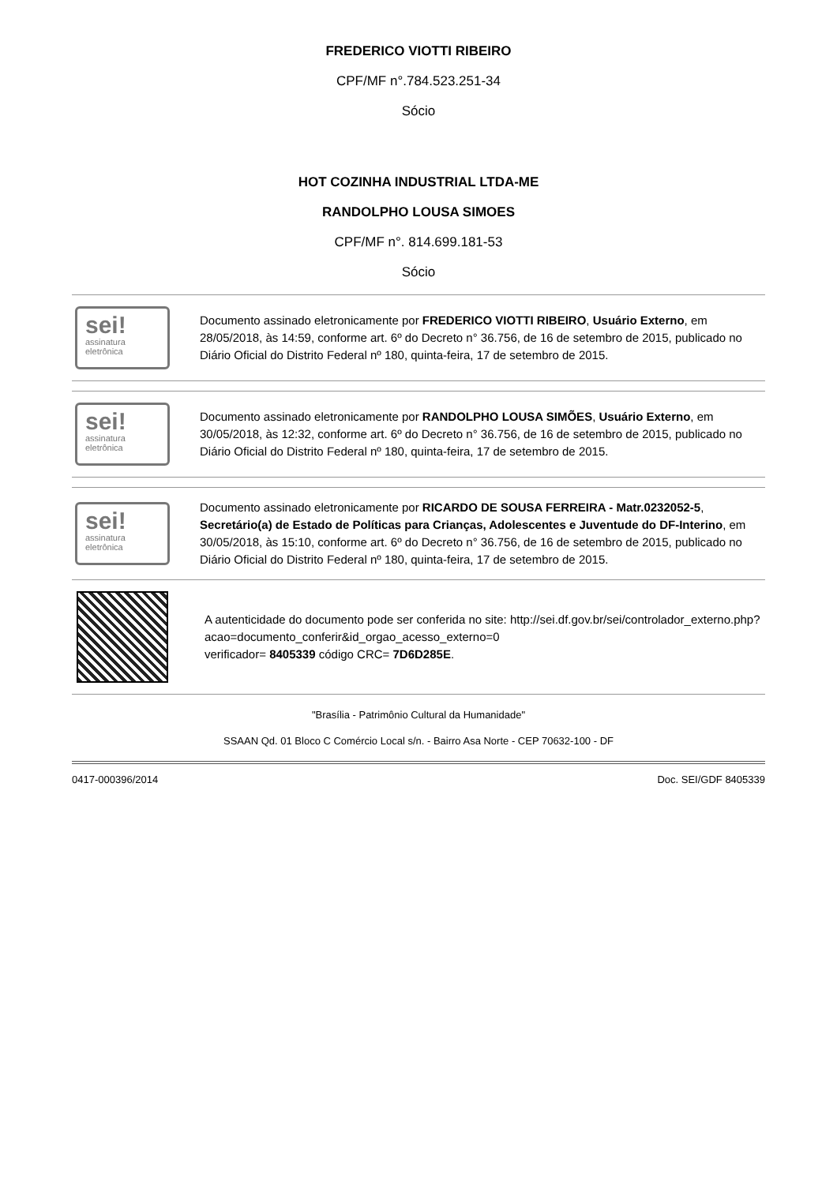FREDERICO VIOTTI RIBEIRO
CPF/MF n°.784.523.251-34
Sócio
HOT COZINHA INDUSTRIAL LTDA-ME
RANDOLPHO LOUSA SIMOES
CPF/MF n°. 814.699.181-53
Sócio
sei!
assinatura eletrônica
Documento assinado eletronicamente por FREDERICO VIOTTI RIBEIRO, Usuário Externo, em 28/05/2018, às 14:59, conforme art. 6º do Decreto n° 36.756, de 16 de setembro de 2015, publicado no Diário Oficial do Distrito Federal nº 180, quinta-feira, 17 de setembro de 2015.
sei!
assinatura eletrônica
Documento assinado eletronicamente por RANDOLPHO LOUSA SIMÕES, Usuário Externo, em 30/05/2018, às 12:32, conforme art. 6º do Decreto n° 36.756, de 16 de setembro de 2015, publicado no Diário Oficial do Distrito Federal nº 180, quinta-feira, 17 de setembro de 2015.
sei!
assinatura eletrônica
Documento assinado eletronicamente por RICARDO DE SOUSA FERREIRA - Matr.0232052-5, Secretário(a) de Estado de Políticas para Crianças, Adolescentes e Juventude do DF-Interino, em 30/05/2018, às 15:10, conforme art. 6º do Decreto n° 36.756, de 16 de setembro de 2015, publicado no Diário Oficial do Distrito Federal nº 180, quinta-feira, 17 de setembro de 2015.
A autenticidade do documento pode ser conferida no site: http://sei.df.gov.br/sei/controlador_externo.php?
acao=documento_conferir&id_orgao_acesso_externo=0
verificador= 8405339 código CRC= 7D6D285E.
"Brasília - Patrimônio Cultural da Humanidade"
SSAAN Qd. 01 Bloco C Comércio Local s/n. - Bairro Asa Norte - CEP 70632-100 - DF
0417-000396/2014 Doc. SEI/GDF 8405339